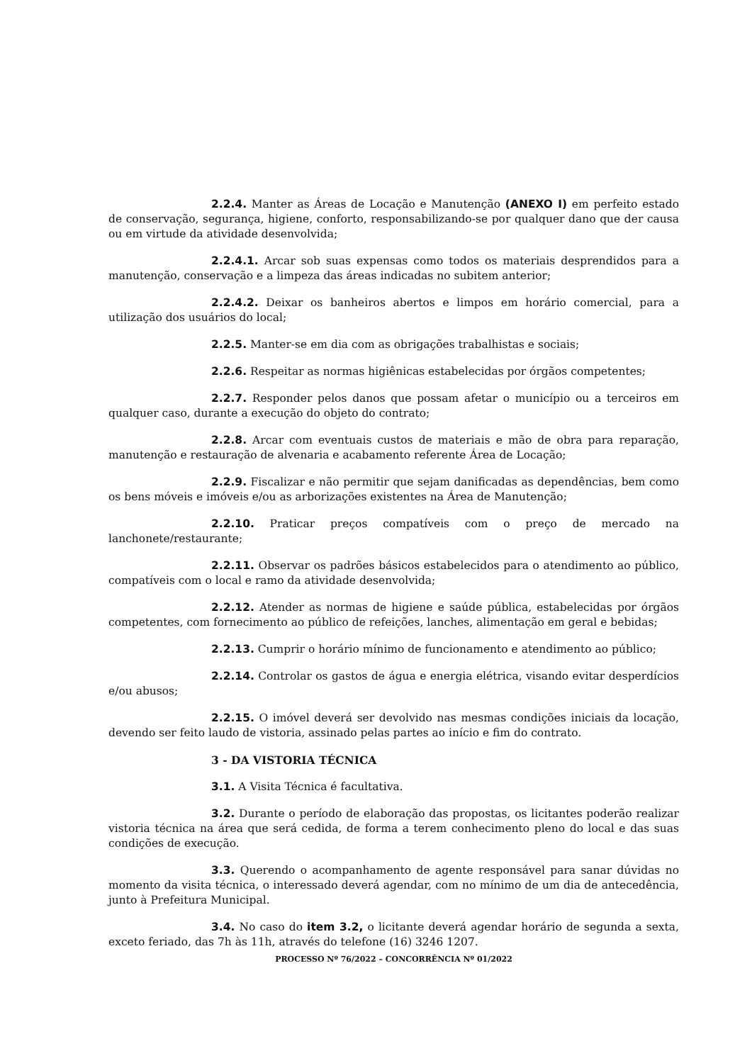2.2.4. Manter as Áreas de Locação e Manutenção (ANEXO I) em perfeito estado de conservação, segurança, higiene, conforto, responsabilizando-se por qualquer dano que der causa ou em virtude da atividade desenvolvida;
2.2.4.1. Arcar sob suas expensas como todos os materiais desprendidos para a manutenção, conservação e a limpeza das áreas indicadas no subitem anterior;
2.2.4.2. Deixar os banheiros abertos e limpos em horário comercial, para a utilização dos usuários do local;
2.2.5. Manter-se em dia com as obrigações trabalhistas e sociais;
2.2.6. Respeitar as normas higiênicas estabelecidas por órgãos competentes;
2.2.7. Responder pelos danos que possam afetar o município ou a terceiros em qualquer caso, durante a execução do objeto do contrato;
2.2.8. Arcar com eventuais custos de materiais e mão de obra para reparação, manutenção e restauração de alvenaria e acabamento referente Área de Locação;
2.2.9. Fiscalizar e não permitir que sejam danificadas as dependências, bem como os bens móveis e imóveis e/ou as arborizações existentes na Área de Manutenção;
2.2.10. Praticar preços compatíveis com o preço de mercado na lanchonete/restaurante;
2.2.11. Observar os padrões básicos estabelecidos para o atendimento ao público, compatíveis com o local e ramo da atividade desenvolvida;
2.2.12. Atender as normas de higiene e saúde pública, estabelecidas por órgãos competentes, com fornecimento ao público de refeições, lanches, alimentação em geral e bebidas;
2.2.13. Cumprir o horário mínimo de funcionamento e atendimento ao público;
2.2.14. Controlar os gastos de água e energia elétrica, visando evitar desperdícios e/ou abusos;
2.2.15. O imóvel deverá ser devolvido nas mesmas condições iniciais da locação, devendo ser feito laudo de vistoria, assinado pelas partes ao início e fim do contrato.
3 - DA VISTORIA TÉCNICA
3.1. A Visita Técnica é facultativa.
3.2. Durante o período de elaboração das propostas, os licitantes poderão realizar vistoria técnica na área que será cedida, de forma a terem conhecimento pleno do local e das suas condições de execução.
3.3. Querendo o acompanhamento de agente responsável para sanar dúvidas no momento da visita técnica, o interessado deverá agendar, com no mínimo de um dia de antecedência, junto à Prefeitura Municipal.
3.4. No caso do item 3.2, o licitante deverá agendar horário de segunda a sexta, exceto feriado, das 7h às 11h, através do telefone (16) 3246 1207.
PROCESSO Nº 76/2022 – CONCORRÊNCIA Nº 01/2022